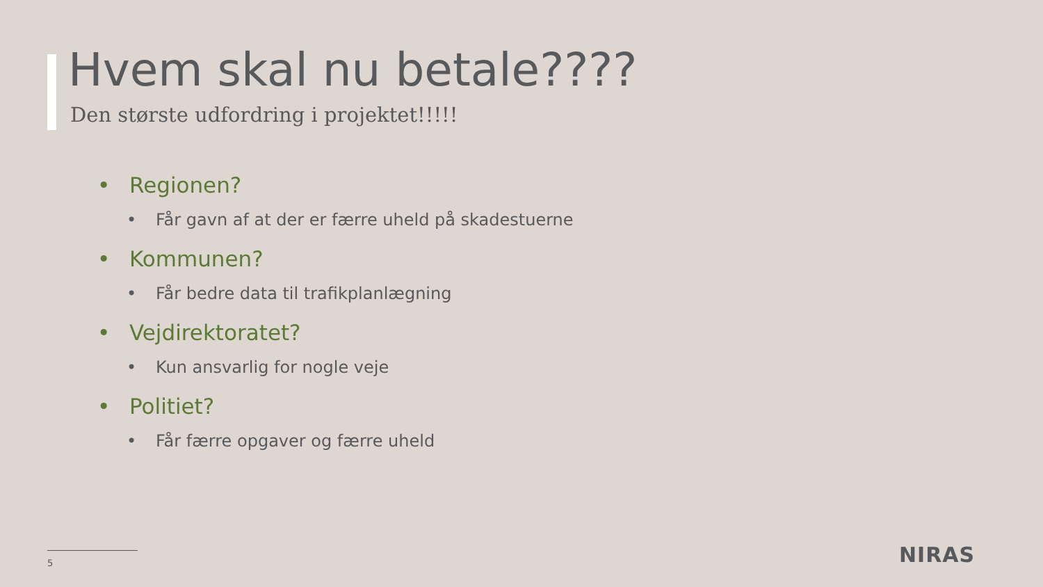Hvem skal nu betale????
Den største udfordring i projektet!!!!!
• Regionen?
• Får gavn af at der er færre uheld på skadestuerne
• Kommunen?
• Får bedre data til trafikplanlægning
• Vejdirektoratet?
• Kun ansvarlig for nogle veje
• Politiet?
• Får færre opgaver og færre uheld
5 NIRAS